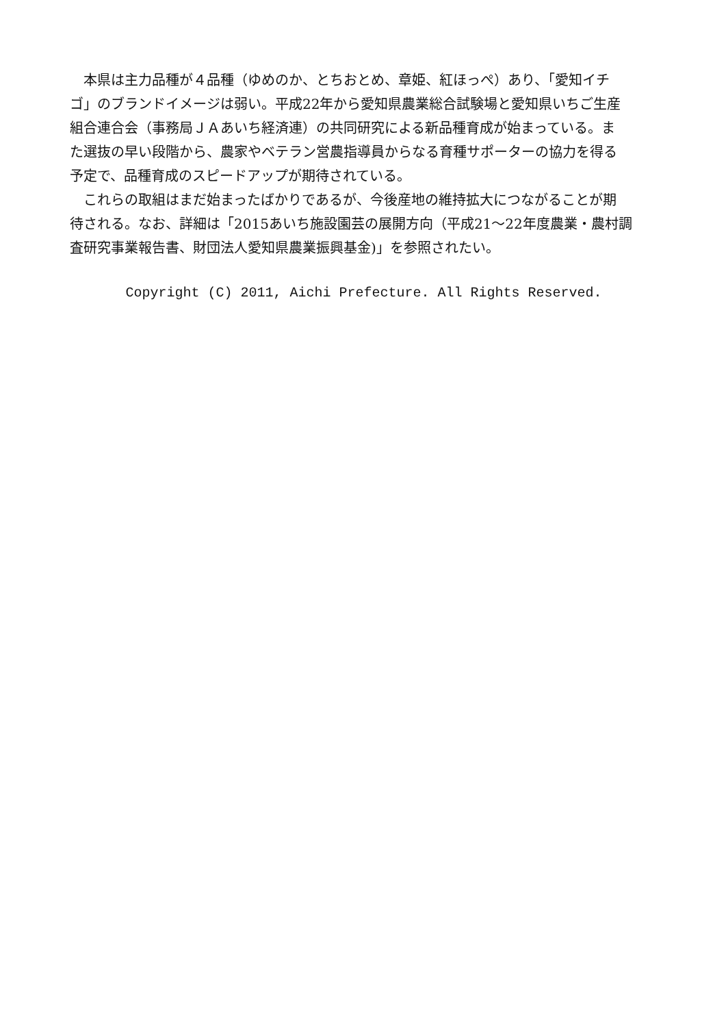本県は主力品種が４品種（ゆめのか、とちおとめ、章姫、紅ほっぺ）あり、「愛知イチ
ゴ」のブランドイメージは弱い。平成22年から愛知県農業総合試験場と愛知県いちご生産
組合連合会（事務局ＪＡあいち経済連）の共同研究による新品種育成が始まっている。ま
た選抜の早い段階から、農家やベテラン営農指導員からなる育種サポーターの協力を得る
予定で、品種育成のスピードアップが期待されている。
　これらの取組はまだ始まったばかりであるが、今後産地の維持拡大につながることが期
待される。なお、詳細は「2015あいち施設園芸の展開方向（平成21～22年度農業・農村調
査研究事業報告書、財団法人愛知県農業振興基金)」を参照されたい。
Copyright (C) 2011, Aichi Prefecture. All Rights Reserved.